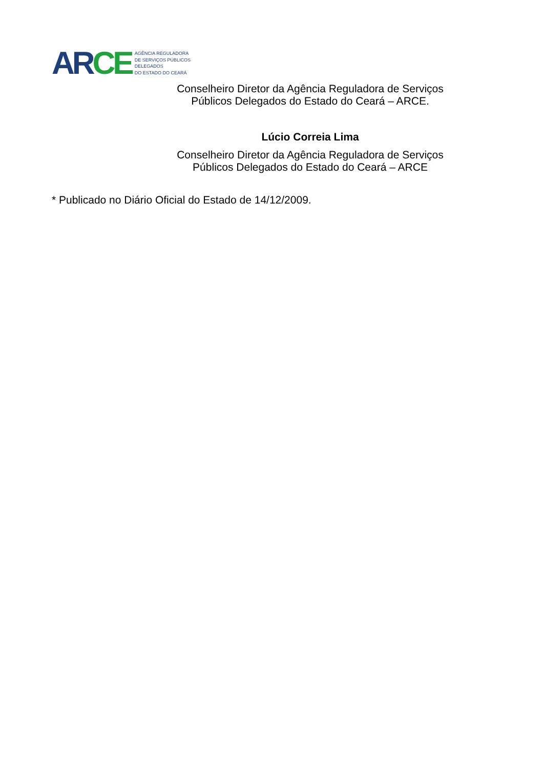AR CE
AGÊNCIA REGULADORA
DE SERVIÇOS PÚBLICOS
DELEGADOS
DO ESTADO DO CEARÁ
Conselheiro Diretor da Agência Reguladora de Serviços
Públicos Delegados do Estado do Ceará – ARCE.
Lúcio Correia Lima
Conselheiro Diretor da Agência Reguladora de Serviços
Públicos Delegados do Estado do Ceará – ARCE
* Publicado no Diário Oficial do Estado de 14/12/2009.